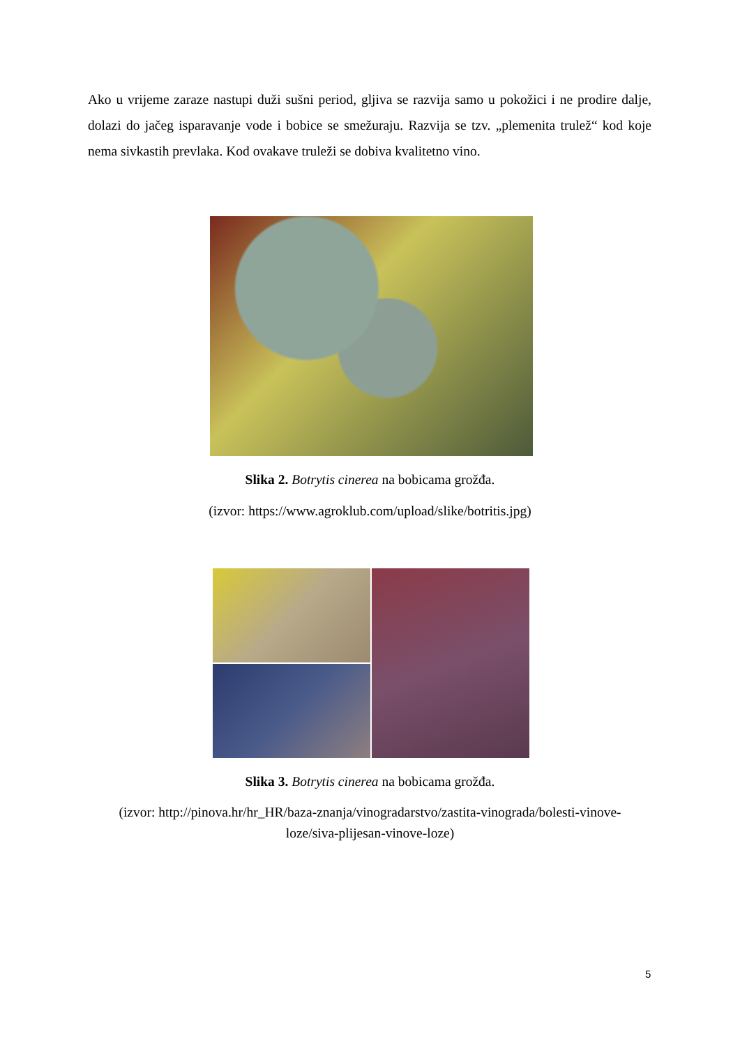Ako u vrijeme zaraze nastupi duži sušni period, gljiva se razvija samo u pokožici i ne prodire dalje, dolazi do jačeg isparavanje vode i bobice se smežuraju. Razvija se tzv. „plemenita trulež“ kod koje nema sivkastih prevlaka. Kod ovakave truleži se dobiva kvalitetno vino.
Slika 2. Botrytis cinerea na bobicama grožđa.
(izvor: https://www.agroklub.com/upload/slike/botritis.jpg)
Slika 3. Botrytis cinerea na bobicama grožđa.
(izvor: http://pinova.hr/hr_HR/baza-znanja/vinogradarstvo/zastita-vinograda/bolesti-vinove-
loze/siva-plijesan-vinove-loze)
5